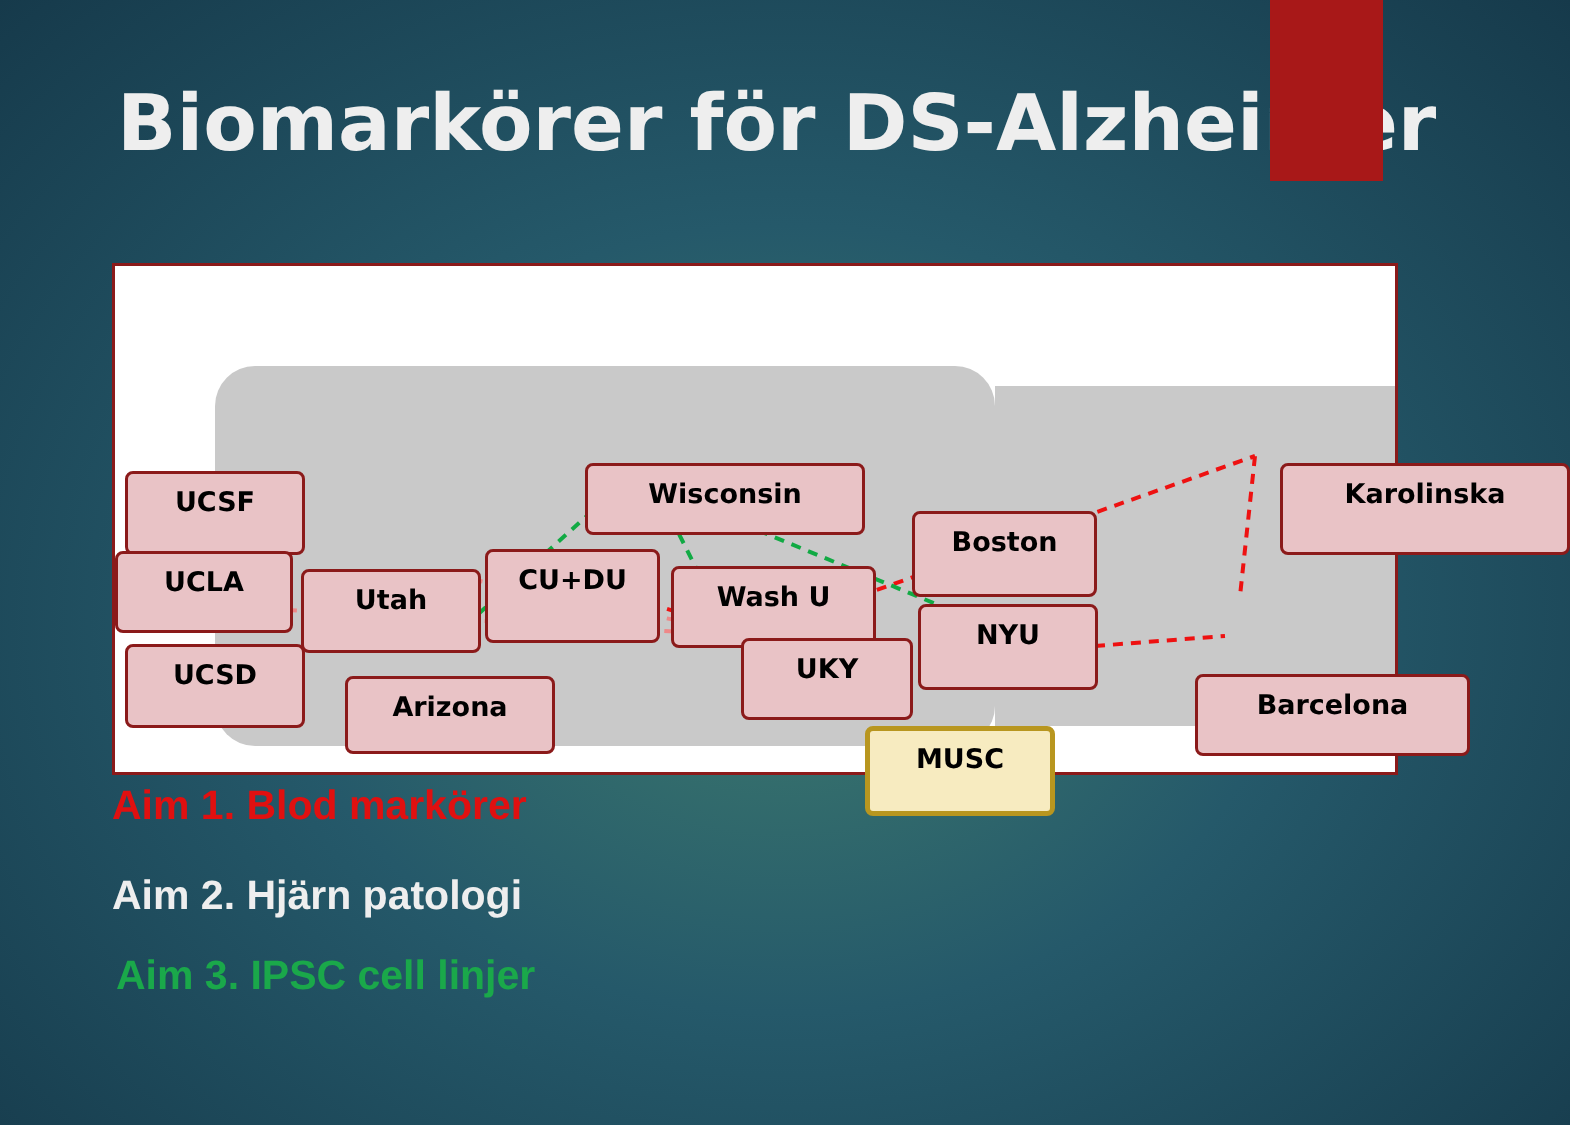Biomarkörer för DS-Alzheimer
UCSF
UCLA
UCSD
Utah
CU+DU
Arizona
Wisconsin
Wash U
UKY
Boston
NYU
Karolinska
Barcelona
MUSC
Aim 1. Blod markörer
Aim 2. Hjärn patologi
Aim 3. IPSC cell linjer